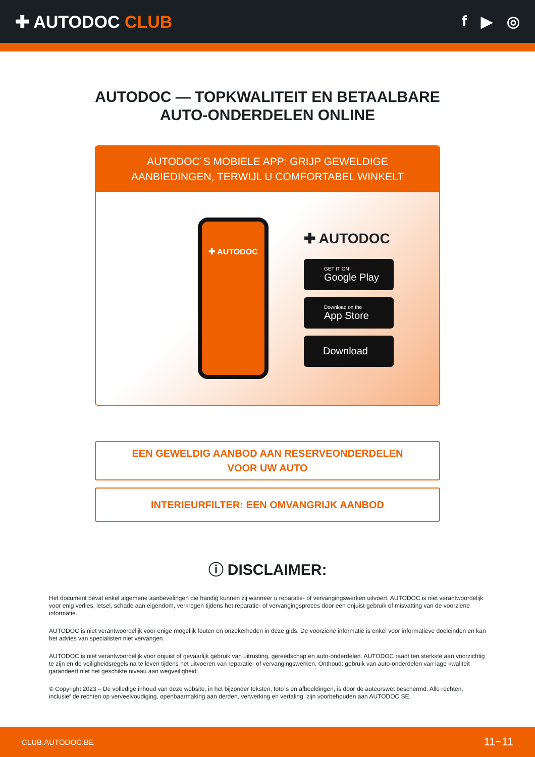✚ AUTODOC CLUB f ▶ ◎
AUTODOC — TOPKWALITEIT EN BETAALBARE AUTO-ONDERDELEN ONLINE
AUTODOC´S MOBIELE APP: GRIJP GEWELDIGE AANBIEDINGEN, TERWIJL U COMFORTABEL WINKELT
✚ AUTODOC
✚ AUTODOC
GET IT ON
Google Play
Download on the
App Store
Download
EEN GEWELDIG AANBOD AAN RESERVEONDERDELEN VOOR UW AUTO
INTERIEURFILTER: EEN OMVANGRIJK AANBOD
ⓘ DISCLAIMER:
Het document bevat enkel algemene aanbevelingen die handig kunnen zij wanneer u reparatie- of vervangingswerken uitvoert. AUTODOC is niet verantwoordelijk voor enig verlies, letsel, schade aan eigendom, verkregen tijdens het reparatie- of vervangingsproces door een onjuist gebruik of misvatting van de voorziene informatie.
AUTODOC is niet verantwoordelijk voor enige mogelijk fouten en onzekerheden in deze gids. De voorziene informatie is enkel voor informatieve doeleinden en kan het advies van specialisten niet vervangen.
AUTODOC is niet verantwoordelijk voor onjuist of gevaarlijk gebruik van uitrusting, gereedschap en auto-onderdelen. AUTODOC raadt ten sterkste aan voorzichtig te zijn en de veiligheidsregels na te leven tijdens het uitvoeren van reparatie- of vervangingswerken. Onthoud: gebruik van auto-onderdelen van lage kwaliteit garandeert niet het geschikte niveau aan wegveiligheid.
© Copyright 2023 – De volledige inhoud van deze website, in het bijzonder teksten, foto´s en afbeeldingen, is door de auteurswet beschermd. Alle rechten, inclusief de rechten op verveelvoudiging, openbaarmaking aan derden, verwerking en vertaling, zijn voorbehouden aan AUTODOC SE.
CLUB.AUTODOC.BE 11−11